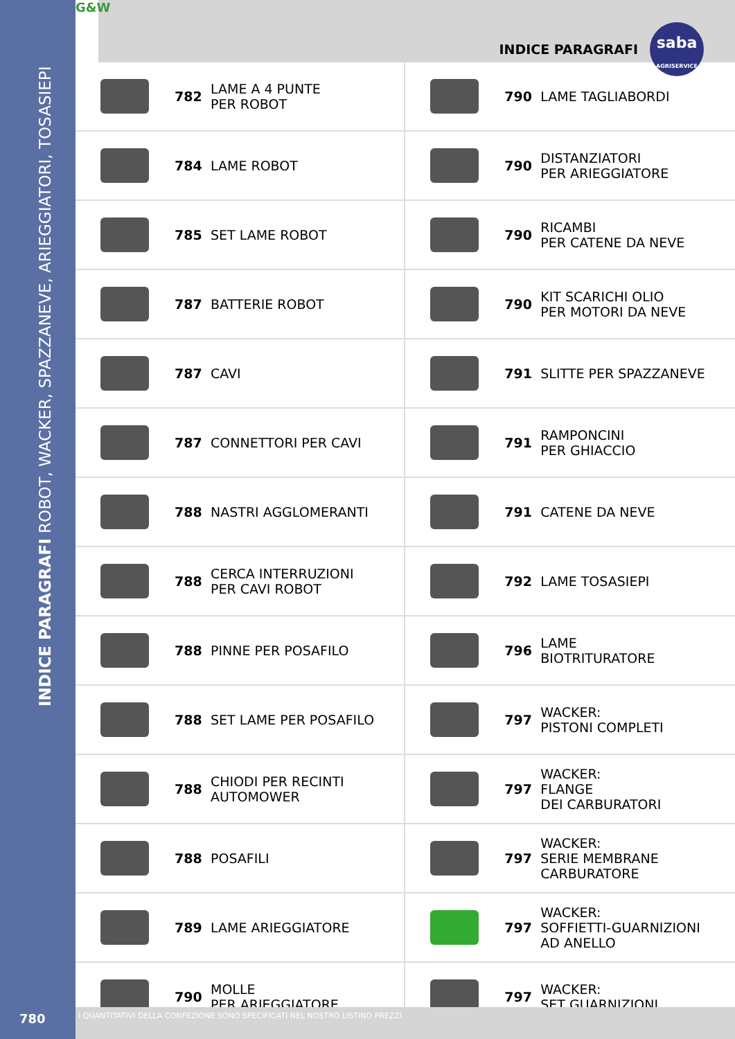INDICE PARAGRAFI ROBOT, WACKER, SPAZZANEVE, ARIEGGIATORI, TOSASIEPI
G&W
INDICE PARAGRAFI
saba
AGRISERVICE
| | 782 | LAME A 4 PUNTE PER ROBOT | | 790 | LAME TAGLIABORDI |
| | 784 | LAME ROBOT | | 790 | DISTANZIATORI PER ARIEGGIATORE |
| | 785 | SET LAME ROBOT | | 790 | RICAMBI PER CATENE DA NEVE |
| | 787 | BATTERIE ROBOT | | 790 | KIT SCARICHI OLIO PER MOTORI DA NEVE |
| | 787 | CAVI | | 791 | SLITTE PER SPAZZANEVE |
| | 787 | CONNETTORI PER CAVI | | 791 | RAMPONCINI PER GHIACCIO |
| | 788 | NASTRI AGGLOMERANTI | | 791 | CATENE DA NEVE |
| | 788 | CERCA INTERRUZIONI PER CAVI ROBOT | | 792 | LAME TOSASIEPI |
| | 788 | PINNE PER POSAFILO | | 796 | LAME BIOTRITURATORE |
| | 788 | SET LAME PER POSAFILO | | 797 | WACKER: PISTONI COMPLETI |
| | 788 | CHIODI PER RECINTI AUTOMOWER | | 797 | WACKER: FLANGE DEI CARBURATORI |
| | 788 | POSAFILI | | 797 | WACKER: SERIE MEMBRANE CARBURATORE |
| | 789 | LAME ARIEGGIATORE | | 797 | WACKER: SOFFIETTI-GUARNIZIONI AD ANELLO |
| | 790 | MOLLE PER ARIEGGIATORE | | 797 | WACKER: SET GUARNIZIONI |
780
I QUANTITATIVI DELLA CONFEZIONE SONO SPECIFICATI NEL NOSTRO LISTINO PREZZI